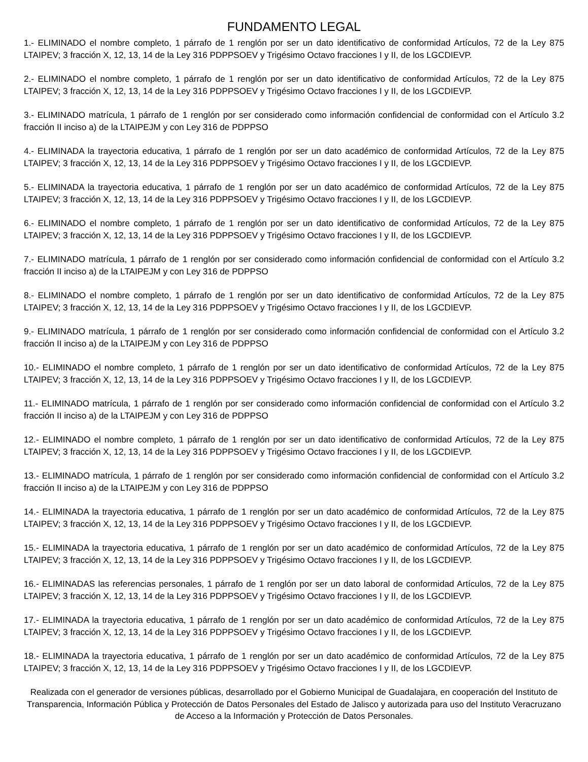FUNDAMENTO LEGAL
1.- ELIMINADO el nombre completo, 1 párrafo de 1 renglón por ser un dato identificativo de conformidad Artículos, 72 de la Ley 875 LTAIPEV; 3 fracción X, 12, 13, 14 de la Ley 316 PDPPSOEV y Trigésimo Octavo fracciones I y II, de los LGCDIEVP.
2.- ELIMINADO el nombre completo, 1 párrafo de 1 renglón por ser un dato identificativo de conformidad Artículos, 72 de la Ley 875 LTAIPEV; 3 fracción X, 12, 13, 14 de la Ley 316 PDPPSOEV y Trigésimo Octavo fracciones I y II, de los LGCDIEVP.
3.- ELIMINADO matrícula, 1 párrafo de 1 renglón por ser considerado como información confidencial de conformidad con el Artículo 3.2 fracción II inciso a) de la LTAIPEJM y con Ley 316 de PDPPSO
4.- ELIMINADA la trayectoria educativa, 1 párrafo de 1 renglón por ser un dato académico de conformidad Artículos, 72 de la Ley 875 LTAIPEV; 3 fracción X, 12, 13, 14 de la Ley 316 PDPPSOEV y Trigésimo Octavo fracciones I y II, de los LGCDIEVP.
5.- ELIMINADA la trayectoria educativa, 1 párrafo de 1 renglón por ser un dato académico de conformidad Artículos, 72 de la Ley 875 LTAIPEV; 3 fracción X, 12, 13, 14 de la Ley 316 PDPPSOEV y Trigésimo Octavo fracciones I y II, de los LGCDIEVP.
6.- ELIMINADO el nombre completo, 1 párrafo de 1 renglón por ser un dato identificativo de conformidad Artículos, 72 de la Ley 875 LTAIPEV; 3 fracción X, 12, 13, 14 de la Ley 316 PDPPSOEV y Trigésimo Octavo fracciones I y II, de los LGCDIEVP.
7.- ELIMINADO matrícula, 1 párrafo de 1 renglón por ser considerado como información confidencial de conformidad con el Artículo 3.2 fracción II inciso a) de la LTAIPEJM y con Ley 316 de PDPPSO
8.- ELIMINADO el nombre completo, 1 párrafo de 1 renglón por ser un dato identificativo de conformidad Artículos, 72 de la Ley 875 LTAIPEV; 3 fracción X, 12, 13, 14 de la Ley 316 PDPPSOEV y Trigésimo Octavo fracciones I y II, de los LGCDIEVP.
9.- ELIMINADO matrícula, 1 párrafo de 1 renglón por ser considerado como información confidencial de conformidad con el Artículo 3.2 fracción II inciso a) de la LTAIPEJM y con Ley 316 de PDPPSO
10.- ELIMINADO el nombre completo, 1 párrafo de 1 renglón por ser un dato identificativo de conformidad Artículos, 72 de la Ley 875 LTAIPEV; 3 fracción X, 12, 13, 14 de la Ley 316 PDPPSOEV y Trigésimo Octavo fracciones I y II, de los LGCDIEVP.
11.- ELIMINADO matrícula, 1 párrafo de 1 renglón por ser considerado como información confidencial de conformidad con el Artículo 3.2 fracción II inciso a) de la LTAIPEJM y con Ley 316 de PDPPSO
12.- ELIMINADO el nombre completo, 1 párrafo de 1 renglón por ser un dato identificativo de conformidad Artículos, 72 de la Ley 875 LTAIPEV; 3 fracción X, 12, 13, 14 de la Ley 316 PDPPSOEV y Trigésimo Octavo fracciones I y II, de los LGCDIEVP.
13.- ELIMINADO matrícula, 1 párrafo de 1 renglón por ser considerado como información confidencial de conformidad con el Artículo 3.2 fracción II inciso a) de la LTAIPEJM y con Ley 316 de PDPPSO
14.- ELIMINADA la trayectoria educativa, 1 párrafo de 1 renglón por ser un dato académico de conformidad Artículos, 72 de la Ley 875 LTAIPEV; 3 fracción X, 12, 13, 14 de la Ley 316 PDPPSOEV y Trigésimo Octavo fracciones I y II, de los LGCDIEVP.
15.- ELIMINADA la trayectoria educativa, 1 párrafo de 1 renglón por ser un dato académico de conformidad Artículos, 72 de la Ley 875 LTAIPEV; 3 fracción X, 12, 13, 14 de la Ley 316 PDPPSOEV y Trigésimo Octavo fracciones I y II, de los LGCDIEVP.
16.- ELIMINADAS las referencias personales, 1 párrafo de 1 renglón por ser un dato laboral de conformidad Artículos, 72 de la Ley 875 LTAIPEV; 3 fracción X, 12, 13, 14 de la Ley 316 PDPPSOEV y Trigésimo Octavo fracciones I y II, de los LGCDIEVP.
17.- ELIMINADA la trayectoria educativa, 1 párrafo de 1 renglón por ser un dato académico de conformidad Artículos, 72 de la Ley 875 LTAIPEV; 3 fracción X, 12, 13, 14 de la Ley 316 PDPPSOEV y Trigésimo Octavo fracciones I y II, de los LGCDIEVP.
18.- ELIMINADA la trayectoria educativa, 1 párrafo de 1 renglón por ser un dato académico de conformidad Artículos, 72 de la Ley 875 LTAIPEV; 3 fracción X, 12, 13, 14 de la Ley 316 PDPPSOEV y Trigésimo Octavo fracciones I y II, de los LGCDIEVP.
Realizada con el generador de versiones públicas, desarrollado por el Gobierno Municipal de Guadalajara, en cooperación del Instituto de Transparencia, Información Pública y Protección de Datos Personales del Estado de Jalisco y autorizada para uso del Instituto Veracruzano de Acceso a la Información y Protección de Datos Personales.